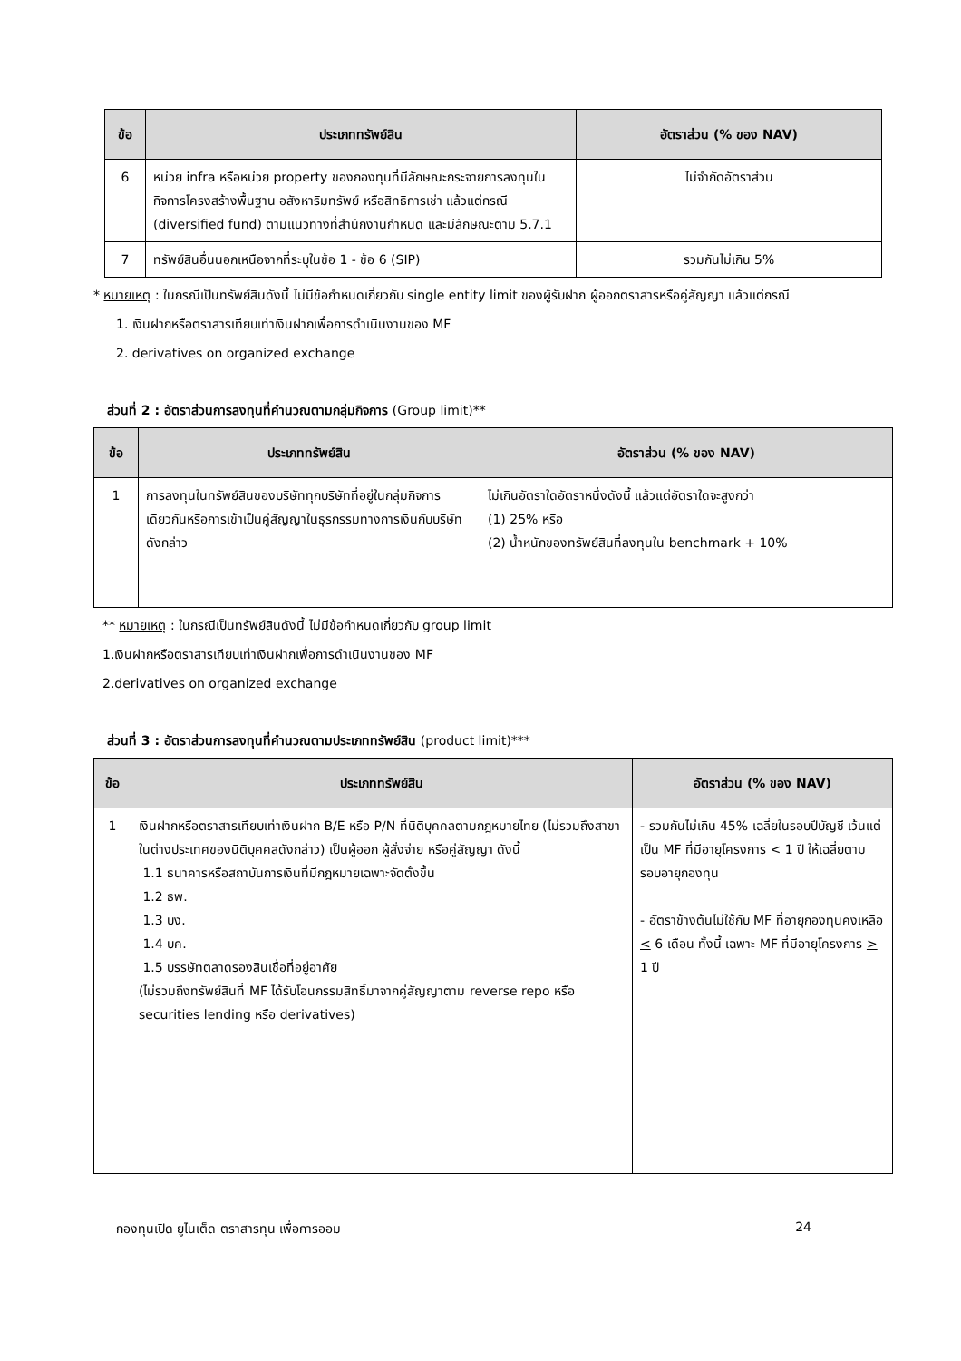| ข้อ | ประเภททรัพย์สิน | อัตราส่วน (% ของ NAV) |
| --- | --- | --- |
| 6 | หน่วย infra หรือหน่วย property ของกองทุนที่มีลักษณะกระจายการลงทุนในกิจการโครงสร้างพื้นฐาน อสังหาริมทรัพย์ หรือสิทธิการเช่า แล้วแต่กรณี (diversified fund) ตามแนวทางที่สำนักงานกำหนด และมีลักษณะตาม 5.7.1 | ไม่จำกัดอัตราส่วน |
| 7 | ทรัพย์สินอื่นนอกเหนือจากที่ระบุในข้อ 1 - ข้อ 6 (SIP) | รวมกันไม่เกิน 5% |
* หมายเหตุ : ในกรณีเป็นทรัพย์สินดังนี้ ไม่มีข้อกำหนดเกี่ยวกับ single entity limit ของผู้รับฝาก ผู้ออกตราสารหรือคู่สัญญา แล้วแต่กรณี
1. เงินฝากหรือตราสารเทียบเท่าเงินฝากเพื่อการดำเนินงานของ MF
2. derivatives on organized exchange
ส่วนที่ 2 : อัตราส่วนการลงทุนที่คำนวณตามกลุ่มกิจการ (Group limit)**
| ข้อ | ประเภททรัพย์สิน | อัตราส่วน (% ของ NAV) |
| --- | --- | --- |
| 1 | การลงทุนในทรัพย์สินของบริษัททุกบริษัทที่อยู่ในกลุ่มกิจการเดียวกันหรือการเข้าเป็นคู่สัญญาในธุรกรรมทางการเงินกับบริษัทดังกล่าว | ไม่เกินอัตราใดอัตราหนึ่งดังนี้ แล้วแต่อัตราใดจะสูงกว่า (1) 25% หรือ (2) น้ำหนักของทรัพย์สินที่ลงทุนใน benchmark + 10% |
** หมายเหตุ : ในกรณีเป็นทรัพย์สินดังนี้ ไม่มีข้อกำหนดเกี่ยวกับ group limit
1.เงินฝากหรือตราสารเทียบเท่าเงินฝากเพื่อการดำเนินงานของ MF
2.derivatives on organized exchange
ส่วนที่ 3 : อัตราส่วนการลงทุนที่คำนวณตามประเภททรัพย์สิน (product limit)***
| ข้อ | ประเภททรัพย์สิน | อัตราส่วน (% ของ NAV) |
| --- | --- | --- |
| 1 | เงินฝากหรือตราสารเทียบเท่าเงินฝาก B/E หรือ P/N ที่นิติบุคคลตามกฎหมายไทย (ไม่รวมถึงสาขาในต่างประเทศของนิติบุคคลดังกล่าว) เป็นผู้ออก ผู้สั่งจ่าย หรือคู่สัญญา ดังนี้ 1.1 ธนาคารหรือสถาบันการเงินที่มีกฎหมายเฉพาะจัดตั้งขึ้น 1.2 ธพ. 1.3 บง. 1.4 บค. 1.5 บรรษัทตลาดรองสินเชื่อที่อยู่อาศัย (ไม่รวมถึงทรัพย์สินที่ MF ได้รับโอนกรรมสิทธิ์มาจากคู่สัญญาตาม reverse repo หรือ securities lending หรือ derivatives) | - รวมกันไม่เกิน 45% เฉลี่ยในรอบปีบัญชี เว้นแต่เป็น MF ที่มีอายุโครงการ < 1 ปี ให้เฉลี่ยตามรอบอายุกองทุน - อัตราข้างต้นไม่ใช้กับ MF ที่อายุกองทุนคงเหลือ < 6 เดือน ทั้งนี้ เฉพาะ MF ที่มีอายุโครงการ > 1 ปี |
กองทุนเปิด ยูไนเต็ด ตราสารทุน เพื่อการออม 24